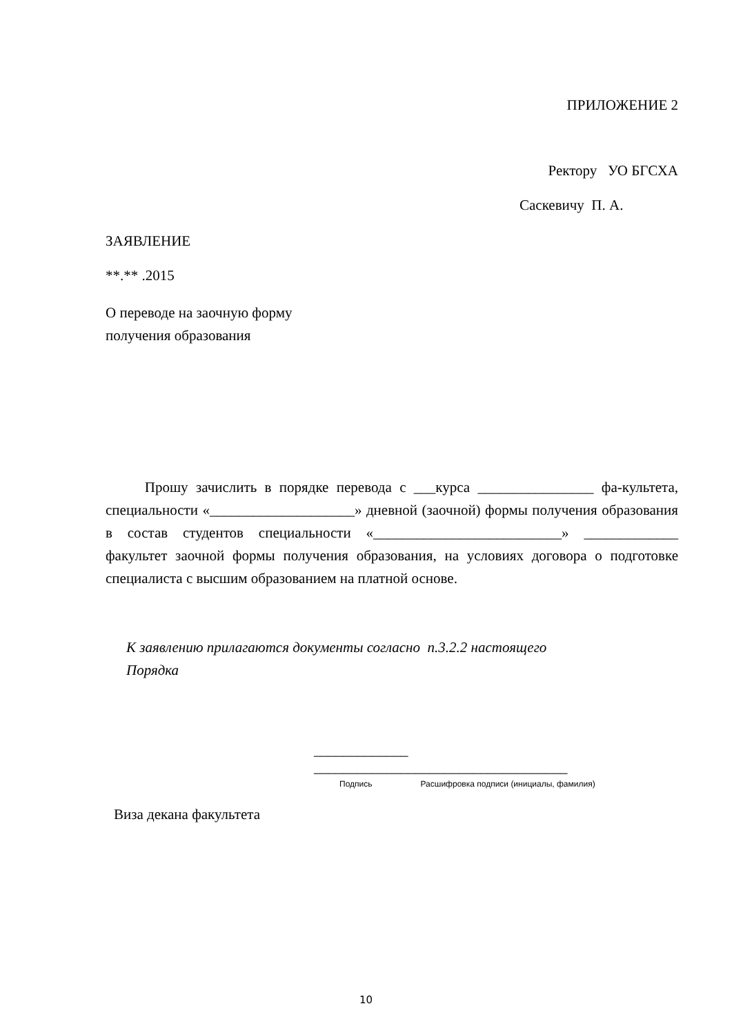ПРИЛОЖЕНИЕ 2
Ректору УО БГСХА
Саскевичу П. А.
ЗАЯВЛЕНИЕ
**.** .2015
О переводе на заочную форму
получения образования
Прошу зачислить в порядке перевода с ___курса ________________ фа-культета, специальности «____________________» дневной (заочной) формы получения образования в состав студентов специальности «__________________________» _____________ факультет заочной формы получения образования, на условиях договора о подготовке специалиста с высшим образованием на платной основе.
К заявлению прилагаются документы согласно п.3.2.2 настоящего
Порядка
_____________ ___________________________________
Подпись Расшифровка подписи (инициалы, фамилия)
Виза декана факультета
10